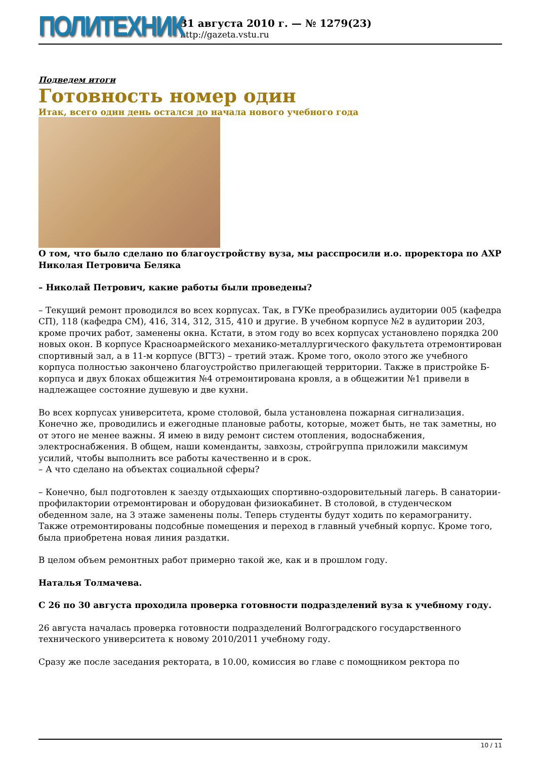ПОЛИТЕХНИК
31 августа 2010 г. — № 1279(23)
http://gazeta.vstu.ru
Подведем итоги
Готовность номер один
Итак, всего один день остался до начала нового учебного года
О том, что было сделано по благоустройству вуза, мы расспросили и.о. проректора по АХР Николая Петровича Беляка
– Николай Петрович, какие работы были проведены?
– Текущий ремонт проводился во всех корпусах. Так, в ГУКе преобразились аудитории 005 (кафедра СП), 118 (кафедра СМ), 416, 314, 312, 315, 410 и другие. В учебном корпусе №2 в аудитории 203, кроме прочих работ, заменены окна. Кстати, в этом году во всех корпусах установлено порядка 200 новых окон. В корпусе Красноармейского механико-металлургического факультета отремонтирован спортивный зал, а в 11-м корпусе (ВГТЗ) – третий этаж. Кроме того, около этого же учебного корпуса полностью закончено благоустройство прилегающей территории. Также в пристройке Б-корпуса и двух блоках общежития №4 отремонтирована кровля, а в общежитии №1 привели в надлежащее состояние душевую и две кухни.
Во всех корпусах университета, кроме столовой, была установлена пожарная сигнализация. Конечно же, проводились и ежегодные плановые работы, которые, может быть, не так заметны, но от этого не менее важны. Я имею в виду ремонт систем отопления, водоснабжения, электроснабжения. В общем, наши коменданты, завхозы, стройгруппа приложили максимум усилий, чтобы выполнить все работы качественно и в срок.
– А что сделано на объектах социальной сферы?
– Конечно, был подготовлен к заезду отдыхающих спортивно-оздоровительный лагерь. В санатории-профилактории отремонтирован и оборудован физиокабинет. В столовой, в студенческом обеденном зале, на 3 этаже заменены полы. Теперь студенты будут ходить по керамограниту. Также отремонтированы подсобные помещения и переход в главный учебный корпус. Кроме того, была приобретена новая линия раздатки.
В целом объем ремонтных работ примерно такой же, как и в прошлом году.
Наталья Толмачева.
С 26 по 30 августа проходила проверка готовности подразделений вуза к учебному году.
26 августа началась проверка готовности подразделений Волгоградского государственного технического университета к новому 2010/2011 учебному году.
Сразу же после заседания ректората, в 10.00, комиссия во главе с помощником ректора по
10 / 11